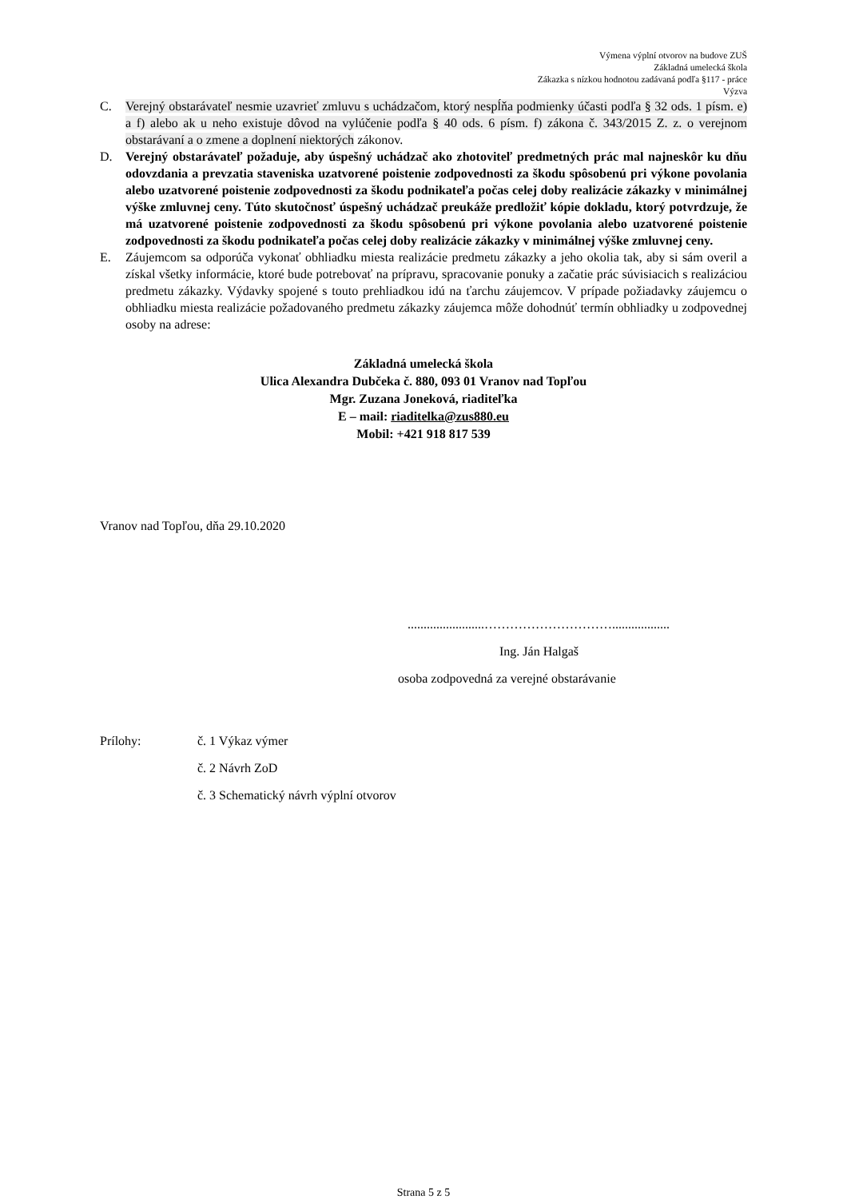Výmena výplní otvorov na budove ZUŠ
Základná umelecká škola
Zákazka s nízkou hodnotou zadávaná podľa §117 - práce
Výzva
C. Verejný obstarávateľ nesmie uzavrieť zmluvu s uchádzačom, ktorý nespĺňa podmienky účasti podľa § 32 ods. 1 písm. e) a f) alebo ak u neho existuje dôvod na vylúčenie podľa § 40 ods. 6 písm. f) zákona č. 343/2015 Z. z. o verejnom obstarávaní a o zmene a doplnení niektorých zákonov.
D. Verejný obstarávateľ požaduje, aby úspešný uchádzač ako zhotoviteľ predmetných prác mal najneskôr ku dňu odovzdania a prevzatia staveniska uzatvorené poistenie zodpovednosti za škodu spôsobenú pri výkone povolania alebo uzatvorené poistenie zodpovednosti za škodu podnikateľa počas celej doby realizácie zákazky v minimálnej výške zmluvnej ceny. Túto skutočnosť úspešný uchádzač preukáže predložiť kópie dokladu, ktorý potvrdzuje, že má uzatvorené poistenie zodpovednosti za škodu spôsobenú pri výkone povolania alebo uzatvorené poistenie zodpovednosti za škodu podnikateľa počas celej doby realizácie zákazky v minimálnej výške zmluvnej ceny.
E. Záujemcom sa odporúča vykonať obhliadku miesta realizácie predmetu zákazky a jeho okolia tak, aby si sám overil a získal všetky informácie, ktoré bude potrebovať na prípravu, spracovanie ponuky a začatie prác súvisiacich s realizáciou predmetu zákazky. Výdavky spojené s touto prehliadkou idú na ťarchu záujemcov. V prípade požiadavky záujemcu o obhliadku miesta realizácie požadovaného predmetu zákazky záujemca môže dohodnúť termín obhliadky u zodpovednej osoby na adrese:
Základná umelecká škola
Ulica Alexandra Dubčeka č. 880, 093 01 Vranov nad Topľou
Mgr. Zuzana Joneková, riaditeľka
E – mail: riaditelka@zus880.eu
Mobil: +421 918 817 539
Vranov nad Topľou, dňa 29.10.2020
........................…………………………..................
Ing. Ján Halgaš
osoba zodpovedná za verejné obstarávanie
Prílohy: č. 1 Výkaz výmer
č. 2 Návrh ZoD
č. 3 Schematický návrh výplní otvorov
Strana 5 z 5